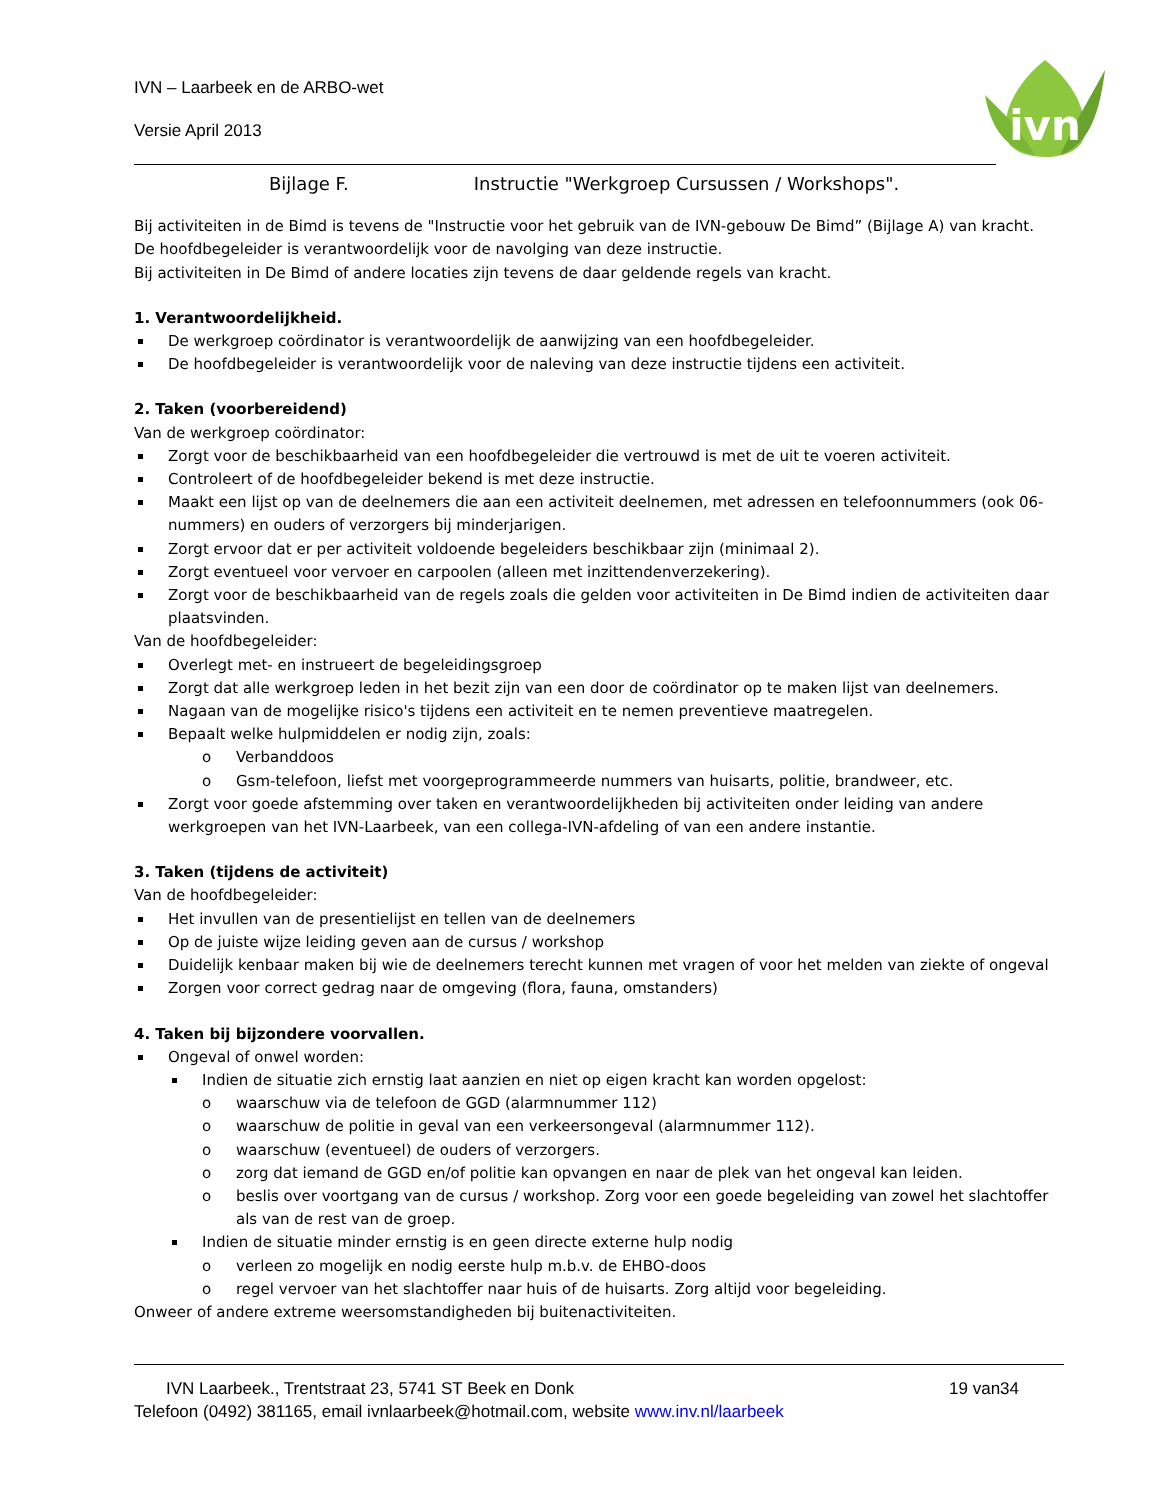IVN – Laarbeek en de ARBO-wet
Versie April 2013
ivn
Bijlage F. Instructie "Werkgroep Cursussen / Workshops".
Bij activiteiten in de Bimd is tevens de "Instructie voor het gebruik van de IVN-gebouw De Bimd” (Bijlage A) van kracht.
De hoofdbegeleider is verantwoordelijk voor de navolging van deze instructie.
Bij activiteiten in De Bimd of andere locaties zijn tevens de daar geldende regels van kracht.
1. Verantwoordelijkheid.
De werkgroep coördinator is verantwoordelijk de aanwijzing van een hoofdbegeleider.
De hoofdbegeleider is verantwoordelijk voor de naleving van deze instructie tijdens een activiteit.
2. Taken (voorbereidend)
Van de werkgroep coördinator:
Zorgt voor de beschikbaarheid van een hoofdbegeleider die vertrouwd is met de uit te voeren activiteit.
Controleert of de hoofdbegeleider bekend is met deze instructie.
Maakt een lijst op van de deelnemers die aan een activiteit deelnemen, met adressen en telefoonnummers (ook 06-nummers) en ouders of verzorgers bij minderjarigen.
Zorgt ervoor dat er per activiteit voldoende begeleiders beschikbaar zijn (minimaal 2).
Zorgt eventueel voor vervoer en carpoolen (alleen met inzittendenverzekering).
Zorgt voor de beschikbaarheid van de regels zoals die gelden voor activiteiten in De Bimd indien de activiteiten daar plaatsvinden.
Van de hoofdbegeleider:
Overlegt met- en instrueert de begeleidingsgroep
Zorgt dat alle werkgroep leden in het bezit zijn van een door de coördinator op te maken lijst van deelnemers.
Nagaan van de mogelijke risico's tijdens een activiteit en te nemen preventieve maatregelen.
Bepaalt welke hulpmiddelen er nodig zijn, zoals:
Verbanddoos
Gsm-telefoon, liefst met voorgeprogrammeerde nummers van huisarts, politie, brandweer, etc.
Zorgt voor goede afstemming over taken en verantwoordelijkheden bij activiteiten onder leiding van andere werkgroepen van het IVN-Laarbeek, van een collega-IVN-afdeling of van een andere instantie.
3. Taken (tijdens de activiteit)
Van de hoofdbegeleider:
Het invullen van de presentielijst en tellen van de deelnemers
Op de juiste wijze leiding geven aan de cursus / workshop
Duidelijk kenbaar maken bij wie de deelnemers terecht kunnen met vragen of voor het melden van ziekte of ongeval
Zorgen voor correct gedrag naar de omgeving (flora, fauna, omstanders)
4. Taken bij bijzondere voorvallen.
Ongeval of onwel worden:
Indien de situatie zich ernstig laat aanzien en niet op eigen kracht kan worden opgelost:
waarschuw via de telefoon de GGD (alarmnummer 112)
waarschuw de politie in geval van een verkeersongeval (alarmnummer 112).
waarschuw (eventueel) de ouders of verzorgers.
zorg dat iemand de GGD en/of politie kan opvangen en naar de plek van het ongeval kan leiden.
beslis over voortgang van de cursus / workshop. Zorg voor een goede begeleiding van zowel het slachtoffer als van de rest van de groep.
Indien de situatie minder ernstig is en geen directe externe hulp nodig
verleen zo mogelijk en nodig eerste hulp m.b.v. de EHBO-doos
regel vervoer van het slachtoffer naar huis of de huisarts. Zorg altijd voor begeleiding.
Onweer of andere extreme weersomstandigheden bij buitenactiviteiten.
IVN Laarbeek., Trentstraat 23, 5741 ST Beek en Donk 19 van34
Telefoon (0492) 381165, email ivnlaarbeek@hotmail.com, website www.inv.nl/laarbeek